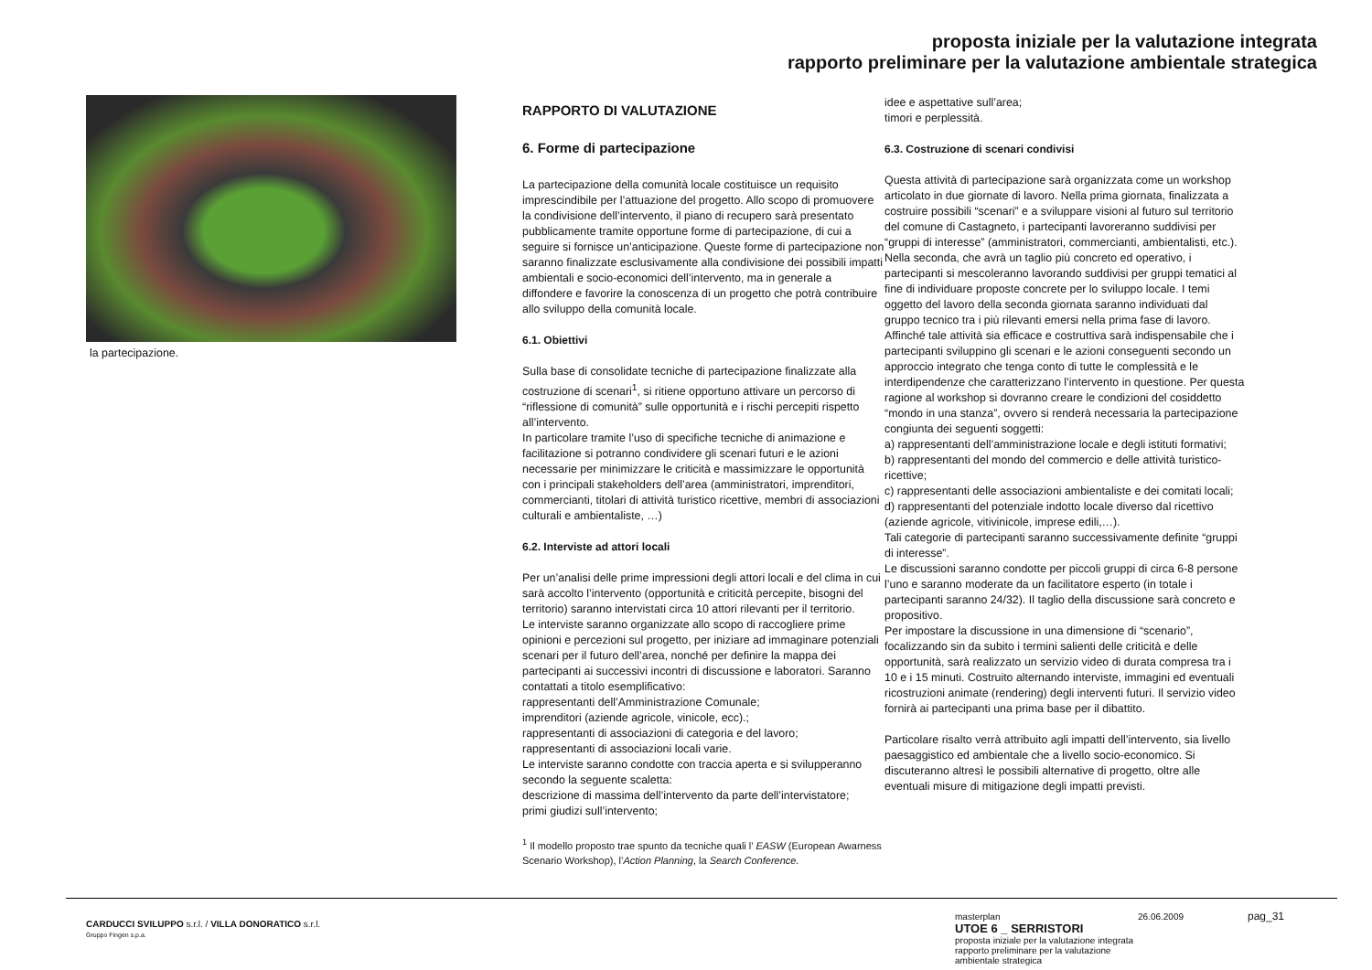proposta iniziale per la valutazione integrata
rapporto preliminare per la valutazione ambientale strategica
la partecipazione.
RAPPORTO DI VALUTAZIONE
6. Forme di partecipazione
La partecipazione della comunità locale costituisce un requisito imprescindibile per l’attuazione del progetto. Allo scopo di promuovere la condivisione dell’intervento, il piano di recupero sarà presentato pubblicamente tramite opportune forme di partecipazione, di cui a seguire si fornisce un’anticipazione. Queste forme di partecipazione non saranno finalizzate esclusivamente alla condivisione dei possibili impatti ambientali e socio-economici dell’intervento, ma in generale a diffondere e favorire la conoscenza di un progetto che potrà contribuire allo sviluppo della comunità locale.
6.1. Obiettivi
Sulla base di consolidate tecniche di partecipazione finalizzate alla costruzione di scenari<sup>1</sup>, si ritiene opportuno attivare un percorso di “riflessione di comunità” sulle opportunità e i rischi percepiti rispetto all’intervento.
In particolare tramite l’uso di specifiche tecniche di animazione e facilitazione si potranno condividere gli scenari futuri e le azioni necessarie per minimizzare le criticità e massimizzare le opportunità con i principali stakeholders dell’area (amministratori, imprenditori, commercianti, titolari di attività turistico ricettive, membri di associazioni culturali e ambientaliste, …)
6.2. Interviste ad attori locali
Per un’analisi delle prime impressioni degli attori locali e del clima in cui sarà accolto l’intervento (opportunità e criticità percepite, bisogni del territorio) saranno intervistati circa 10 attori rilevanti per il territorio.
Le interviste saranno organizzate allo scopo di raccogliere prime opinioni e percezioni sul progetto, per iniziare ad immaginare potenziali scenari per il futuro dell’area, nonché per definire la mappa dei partecipanti ai successivi incontri di discussione e laboratori. Saranno contattati a titolo esemplificativo:
rappresentanti dell’Amministrazione Comunale;
imprenditori (aziende agricole, vinicole, ecc).;
rappresentanti di associazioni di categoria e del lavoro;
rappresentanti di associazioni locali varie.
Le interviste saranno condotte con traccia aperta e si svilupperanno secondo la seguente scaletta:
descrizione di massima dell’intervento da parte dell’intervistatore;
primi giudizi sull’intervento;
<sup>1</sup> Il modello proposto trae spunto da tecniche quali l’ EASW (European Awarness Scenario Workshop), l’Action Planning, la Search Conference.
idee e aspettative sull’area;
timori e perplessità.
6.3. Costruzione di scenari condivisi
Questa attività di partecipazione sarà organizzata come un workshop articolato in due giornate di lavoro. Nella prima giornata, finalizzata a costruire possibili “scenari” e a sviluppare visioni al futuro sul territorio del comune di Castagneto, i partecipanti lavoreranno suddivisi per “gruppi di interesse” (amministratori, commercianti, ambientalisti, etc.). Nella seconda, che avrà un taglio più concreto ed operativo, i partecipanti si mescoleranno lavorando suddivisi per gruppi tematici al fine di individuare proposte concrete per lo sviluppo locale. I temi oggetto del lavoro della seconda giornata saranno individuati dal gruppo tecnico tra i più rilevanti emersi nella prima fase di lavoro.
Affinché tale attività sia efficace e costruttiva sarà indispensabile che i partecipanti sviluppino gli scenari e le azioni conseguenti secondo un approccio integrato che tenga conto di tutte le complessità e le interdipendenze che caratterizzano l’intervento in questione. Per questa ragione al workshop si dovranno creare le condizioni del cosiddetto “mondo in una stanza”, ovvero si renderà necessaria la partecipazione congiunta dei seguenti soggetti:
a) rappresentanti dell’amministrazione locale e degli istituti formativi;
b) rappresentanti del mondo del commercio e delle attività turistico-ricettive;
c) rappresentanti delle associazioni ambientaliste e dei comitati locali;
d) rappresentanti del potenziale indotto locale diverso dal ricettivo (aziende agricole, vitivinicole, imprese edili,…).
Tali categorie di partecipanti saranno successivamente definite “gruppi di interesse”.
Le discussioni saranno condotte per piccoli gruppi di circa 6-8 persone l’uno e saranno moderate da un facilitatore esperto (in totale i partecipanti saranno 24/32). Il taglio della discussione sarà concreto e propositivo.
Per impostare la discussione in una dimensione di “scenario”, focalizzando sin da subito i termini salienti delle criticità e delle opportunità, sarà realizzato un servizio video di durata compresa tra i 10 e i 15 minuti. Costruito alternando interviste, immagini ed eventuali ricostruzioni animate (rendering) degli interventi futuri. Il servizio video fornirà ai partecipanti una prima base per il dibattito.
Particolare risalto verrà attribuito agli impatti dell’intervento, sia livello paesaggistico ed ambientale che a livello socio-economico. Si discuteranno altresì le possibili alternative di progetto, oltre alle eventuali misure di mitigazione degli impatti previsti.
CARDUCCI SVILUPPO s.r.l. / VILLA DONORATICO s.r.l.
Gruppo Fingen s.p.a.
masterplan
UTOE 6 _ SERRISTORI
proposta iniziale per la valutazione integrata
rapporto preliminare per la valutazione ambientale strategica
26.06.2009
pag_31